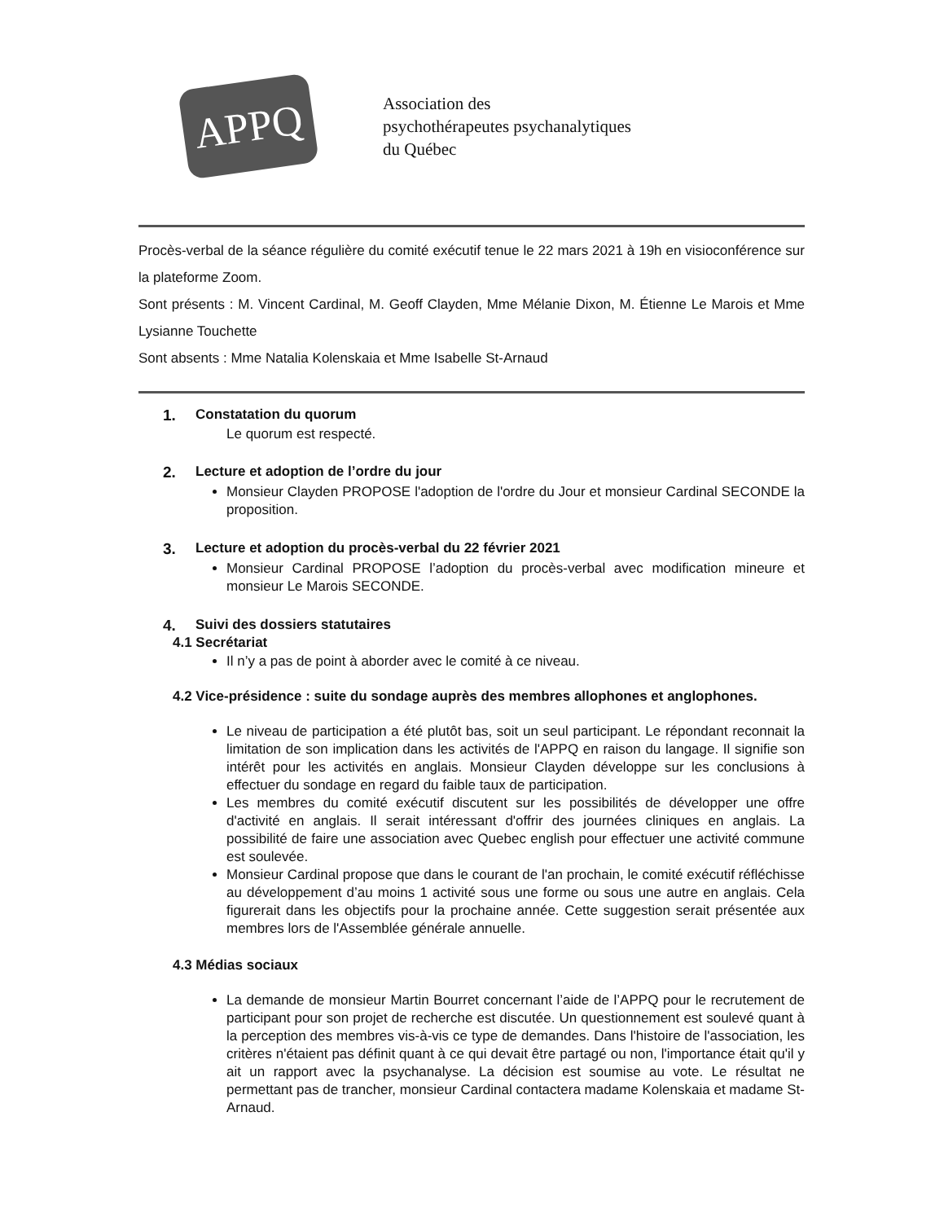APPQ
Association des
psychothérapeutes psychanalytiques
du Québec
Procès-verbal de la séance régulière du comité exécutif tenue le 22 mars 2021 à 19h en visioconférence sur la plateforme Zoom.
Sont présents : M. Vincent Cardinal, M. Geoff Clayden, Mme Mélanie Dixon, M. Étienne Le Marois et Mme Lysianne Touchette
Sont absents : Mme Natalia Kolenskaia et Mme Isabelle St-Arnaud
1. Constatation du quorum
Le quorum est respecté.
2. Lecture et adoption de l’ordre du jour
Monsieur Clayden PROPOSE l'adoption de l'ordre du Jour et monsieur Cardinal SECONDE la proposition.
3. Lecture et adoption du procès-verbal du 22 février 2021
Monsieur Cardinal PROPOSE l’adoption du procès-verbal avec modification mineure et monsieur Le Marois SECONDE.
4. Suivi des dossiers statutaires
4.1 Secrétariat
Il n’y a pas de point à aborder avec le comité à ce niveau.
4.2 Vice-présidence : suite du sondage auprès des membres allophones et anglophones.
Le niveau de participation a été plutôt bas, soit un seul participant. Le répondant reconnait la limitation de son implication dans les activités de l'APPQ en raison du langage. Il signifie son intérêt pour les activités en anglais. Monsieur Clayden développe sur les conclusions à effectuer du sondage en regard du faible taux de participation.
Les membres du comité exécutif discutent sur les possibilités de développer une offre d'activité en anglais. Il serait intéressant d'offrir des journées cliniques en anglais. La possibilité de faire une association avec Quebec english pour effectuer une activité commune est soulevée.
Monsieur Cardinal propose que dans le courant de l'an prochain, le comité exécutif réfléchisse au développement d’au moins 1 activité sous une forme ou sous une autre en anglais. Cela figurerait dans les objectifs pour la prochaine année. Cette suggestion serait présentée aux membres lors de l'Assemblée générale annuelle.
4.3 Médias sociaux
La demande de monsieur Martin Bourret concernant l’aide de l’APPQ pour le recrutement de participant pour son projet de recherche est discutée. Un questionnement est soulevé quant à la perception des membres vis-à-vis ce type de demandes. Dans l'histoire de l'association, les critères n'étaient pas définit quant à ce qui devait être partagé ou non, l'importance était qu'il y ait un rapport avec la psychanalyse. La décision est soumise au vote. Le résultat ne permettant pas de trancher, monsieur Cardinal contactera madame Kolenskaia et madame St-Arnaud.